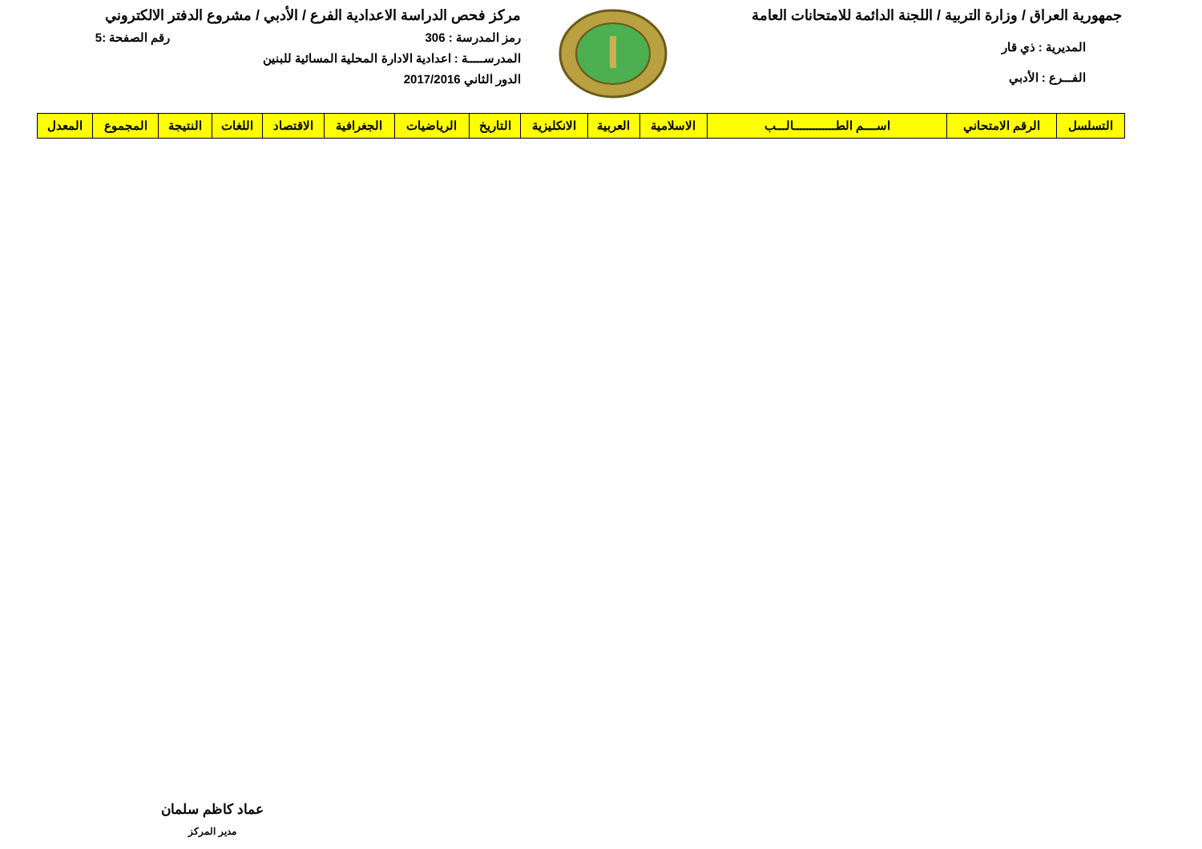جمهورية العراق / وزارة التربية / اللجنة الدائمة للامتحانات العامة
المديرية : ذي قار
الفـــرع : الأدبي
مركز فحص الدراسة الاعدادية الفرع / الأدبي / مشروع الدفتر الالكتروني
رمز المدرسة : 306 رقم الصفحة :5
المدرســـــة : اعدادية الادارة المحلية المسائية للبنين
الدور الثاني 2017/2016
| التسلسل | الرقم الامتحاني | اســــم الطـــــــــــــالـــب | الاسلامية | العربية | الانكليزية | التاريخ | الرياضيات | الجغرافية | الاقتصاد | اللغات | النتيجة | المجموع | المعدل |
| --- | --- | --- | --- | --- | --- | --- | --- | --- | --- | --- | --- | --- | --- |
عماد كاظم سلمان
مدير المركز